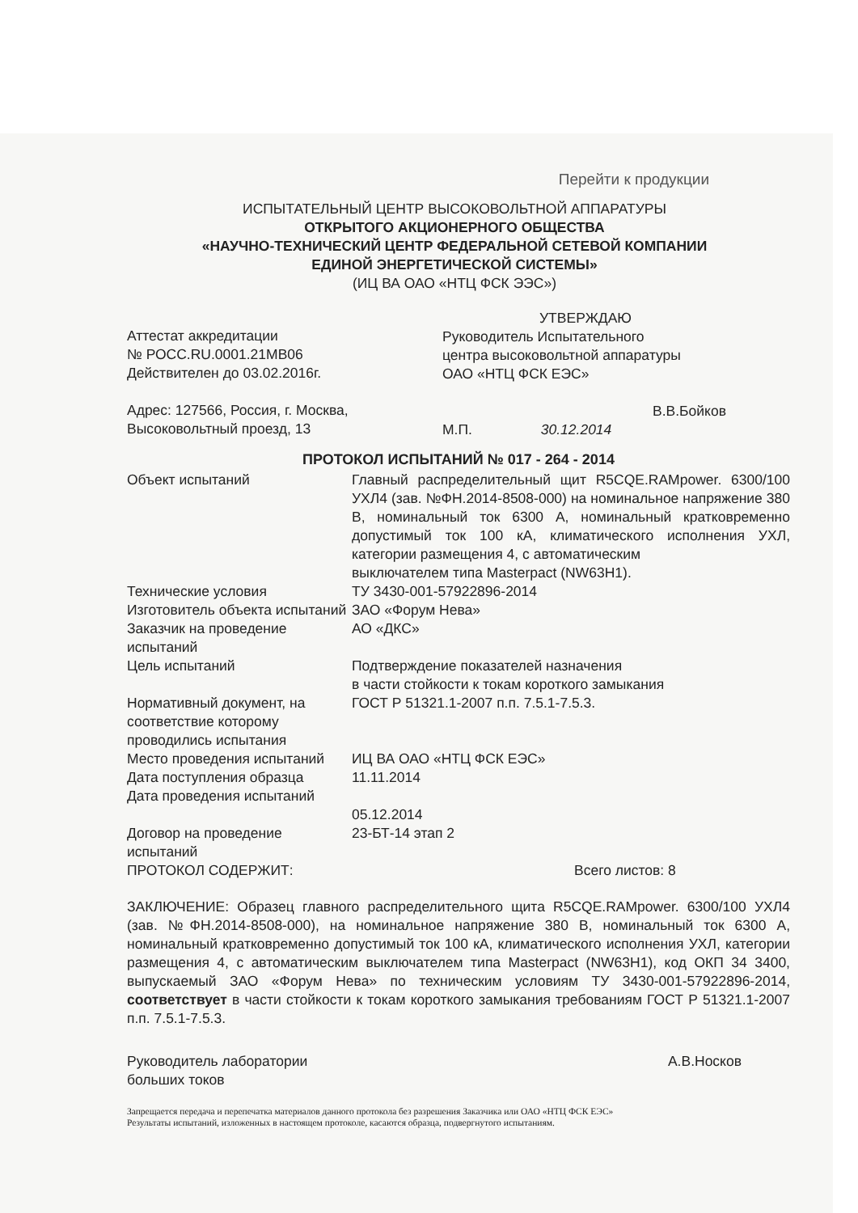Перейти к продукции
ИСПЫТАТЕЛЬНЫЙ ЦЕНТР ВЫСОКОВОЛЬТНОЙ АППАРАТУРЫ
ОТКРЫТОГО АКЦИОНЕРНОГО ОБЩЕСТВА
«НАУЧНО-ТЕХНИЧЕСКИЙ ЦЕНТР ФЕДЕРАЛЬНОЙ СЕТЕВОЙ КОМПАНИИ
ЕДИНОЙ ЭНЕРГЕТИЧЕСКОЙ СИСТЕМЫ»
(ИЦ ВА ОАО «НТЦ ФСК ЭЭС»)
Аттестат аккредитации
№ РОСС.RU.0001.21МВ06
Действителен до 03.02.2016г.
Адрес: 127566, Россия, г. Москва,
Высоковольтный проезд, 13
УТВЕРЖДАЮ
Руководитель Испытательного
центра высоковольтной аппаратуры
ОАО «НТЦ ФСК ЕЭС»
В.В.Бойков
М.П. 30.12.2014
ПРОТОКОЛ ИСПЫТАНИЙ № 017 - 264 - 2014
| Объект испытаний | Главный распределительный щит R5CQE.RAMpower. 6300/100 УХЛ4 (зав. №ФН.2014-8508-000) на номинальное напряжение 380 В, номинальный ток 6300 А, номинальный кратковременно допустимый ток 100 кА, климатического исполнения УХЛ, категории размещения 4, с автоматическим выключателем типа Masterpact (NW63H1). |
| Технические условия | ТУ 3430-001-57922896-2014 |
| Изготовитель объекта испытаний | ЗАО «Форум Нева» |
| Заказчик на проведение испытаний | АО «ДКС» |
| Цель испытаний | Подтверждение показателей назначения в части стойкости к токам короткого замыкания |
| Нормативный документ, на соответствие которому проводились испытания | ГОСТ Р 51321.1-2007 п.п. 7.5.1-7.5.3. |
| Место проведения испытаний | ИЦ ВА ОАО «НТЦ ФСК ЕЭС» |
| Дата поступления образца | 11.11.2014 |
| Дата проведения испытаний | 05.12.2014 |
| Договор на проведение испытаний | 23-БТ-14 этап 2 |
| ПРОТОКОЛ СОДЕРЖИТ: | Всего листов: 8 |
ЗАКЛЮЧЕНИЕ: Образец главного распределительного щита R5CQE.RAMpower. 6300/100 УХЛ4 (зав. №ФН.2014-8508-000), на номинальное напряжение 380 В, номинальный ток 6300 А, номинальный кратковременно допустимый ток 100 кА, климатического исполнения УХЛ, категории размещения 4, с автоматическим выключателем типа Masterpact (NW63H1), код ОКП 34 3400, выпускаемый ЗАО «Форум Нева» по техническим условиям ТУ 3430-001-57922896-2014, соответствует в части стойкости к токам короткого замыкания требованиям ГОСТ Р 51321.1-2007 п.п. 7.5.1-7.5.3.
Руководитель лаборатории
больших токов
А.В.Носков
Запрещается передача и перепечатка материалов данного протокола без разрешения Заказчика или ОАО «НТЦ ФСК ЕЭС»
Результаты испытаний, изложенных в настоящем протоколе, касаются образца, подвергнутого испытаниям.